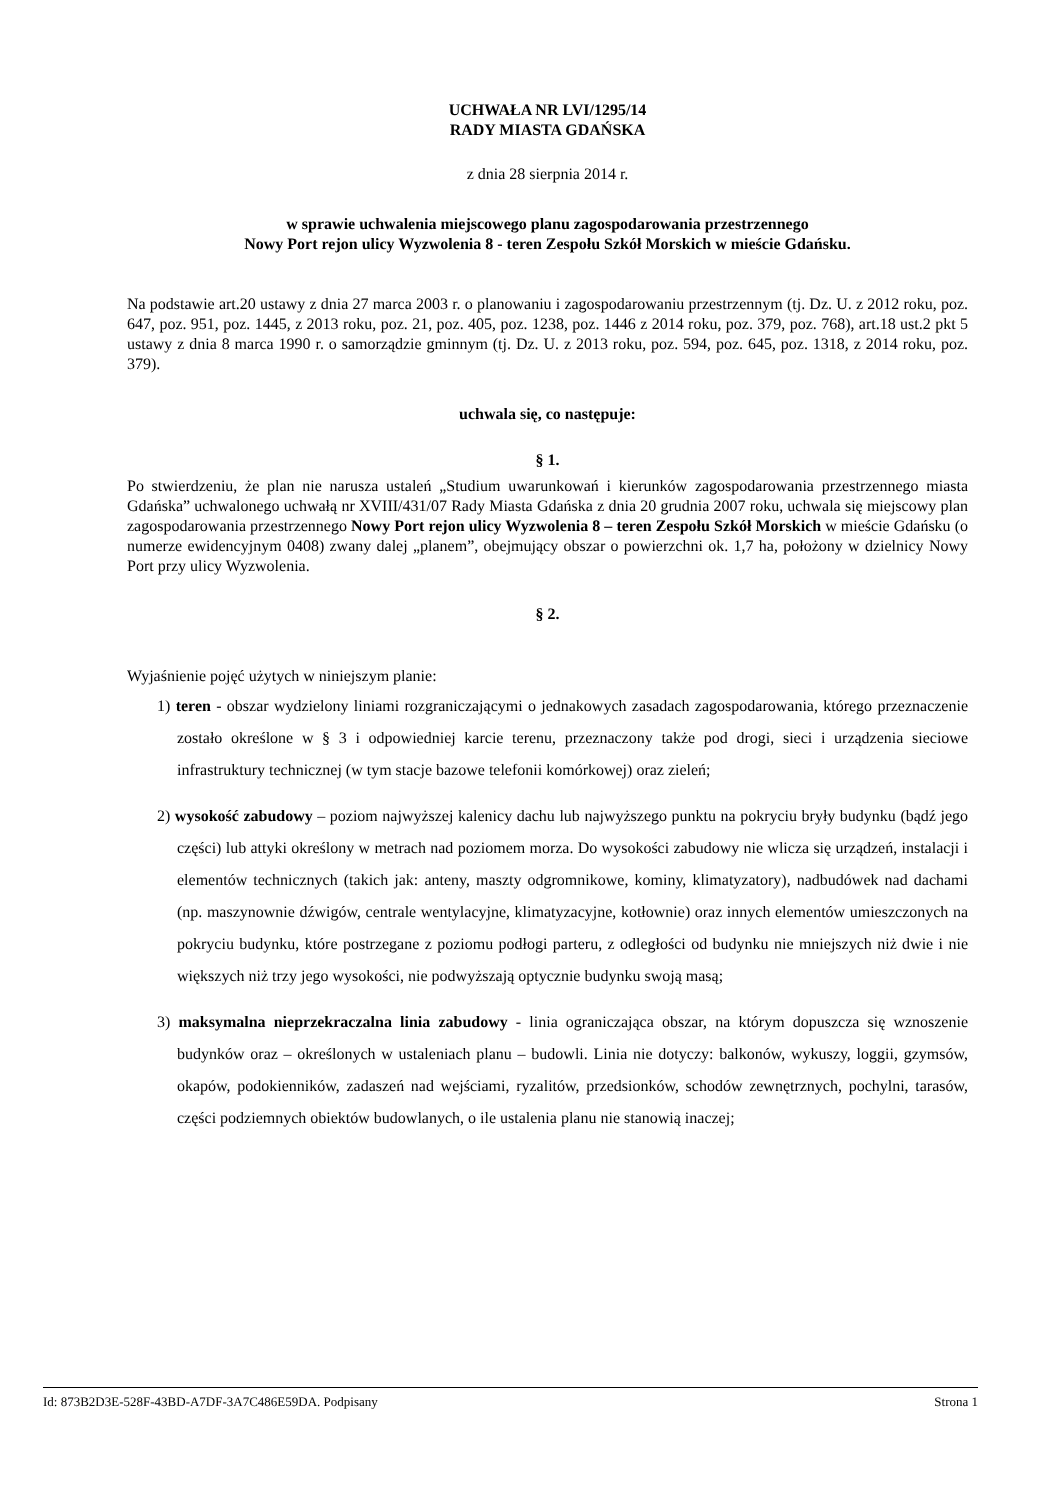UCHWAŁA NR LVI/1295/14
RADY MIASTA GDAŃSKA
z dnia 28 sierpnia 2014 r.
w sprawie uchwalenia miejscowego planu zagospodarowania przestrzennego
Nowy Port rejon ulicy Wyzwolenia 8 - teren Zespołu Szkół Morskich w mieście Gdańsku.
Na podstawie art.20 ustawy z dnia 27 marca 2003 r. o planowaniu i zagospodarowaniu przestrzennym (tj. Dz. U. z 2012 roku, poz. 647, poz. 951, poz. 1445, z 2013 roku, poz. 21, poz. 405, poz. 1238, poz. 1446 z 2014 roku, poz. 379, poz. 768), art.18 ust.2 pkt 5 ustawy z dnia 8 marca 1990 r. o samorządzie gminnym (tj. Dz. U. z 2013 roku, poz. 594, poz. 645, poz. 1318, z 2014 roku, poz. 379).
uchwala się, co następuje:
§ 1.
Po stwierdzeniu, że plan nie narusza ustaleń „Studium uwarunkowań i kierunków zagospodarowania przestrzennego miasta Gdańska” uchwalonego uchwałą nr XVIII/431/07 Rady Miasta Gdańska z dnia 20 grudnia 2007 roku, uchwala się miejscowy plan zagospodarowania przestrzennego Nowy Port rejon ulicy Wyzwolenia 8 – teren Zespołu Szkół Morskich w mieście Gdańsku (o numerze ewidencyjnym 0408) zwany dalej „planem”, obejmujący obszar o powierzchni ok. 1,7 ha, położony w dzielnicy Nowy Port przy ulicy Wyzwolenia.
§ 2.
Wyjaśnienie pojęć użytych w niniejszym planie:
1) teren - obszar wydzielony liniami rozgraniczającymi o jednakowych zasadach zagospodarowania, którego przeznaczenie zostało określone w § 3 i odpowiedniej karcie terenu, przeznaczony także pod drogi, sieci i urządzenia sieciowe infrastruktury technicznej (w tym stacje bazowe telefonii komórkowej) oraz zieleń;
2) wysokość zabudowy – poziom najwyższej kalenicy dachu lub najwyższego punktu na pokryciu bryły budynku (bądź jego części) lub attyki określony w metrach nad poziomem morza. Do wysokości zabudowy nie wlicza się urządzeń, instalacji i elementów technicznych (takich jak: anteny, maszty odgromnikowe, kominy, klimatyzatory), nadbudówek nad dachami (np. maszynownie dźwigów, centrale wentylacyjne, klimatyzacyjne, kotłownie) oraz innych elementów umieszczonych na pokryciu budynku, które postrzegane z poziomu podłogi parteru, z odległości od budynku nie mniejszych niż dwie i nie większych niż trzy jego wysokości, nie podwyższają optycznie budynku swoją masą;
3) maksymalna nieprzekraczalna linia zabudowy - linia ograniczająca obszar, na którym dopuszcza się wznoszenie budynków oraz – określonych w ustaleniach planu – budowli. Linia nie dotyczy: balkonów, wykuszy, loggii, gzymsów, okapów, podokienników, zadaszeń nad wejściami, ryzalitów, przedsionków, schodów zewnętrznych, pochylni, tarasów, części podziemnych obiektów budowlanych, o ile ustalenia planu nie stanowią inaczej;
Id: 873B2D3E-528F-43BD-A7DF-3A7C486E59DA. Podpisany Strona 1